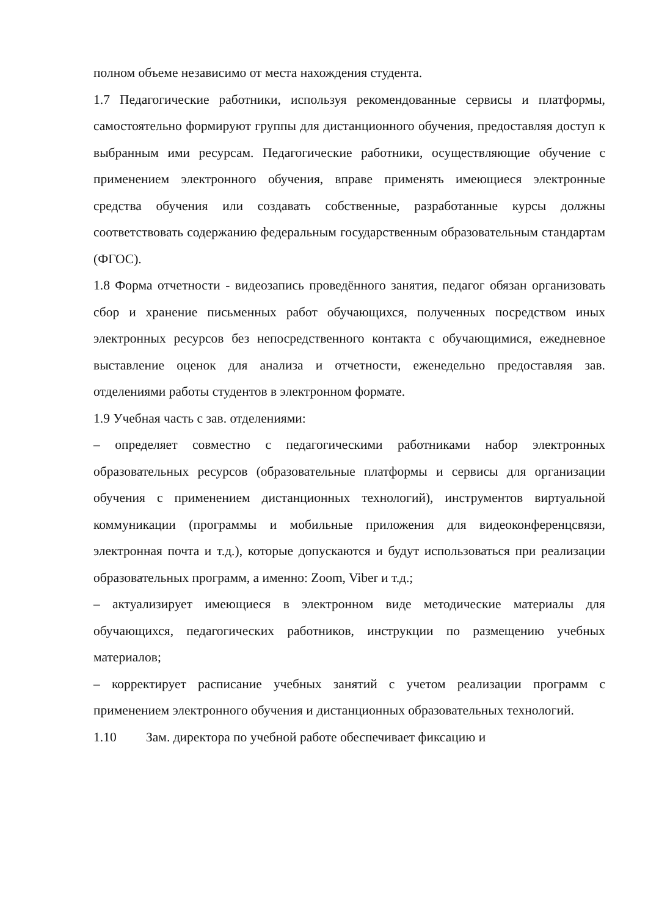полном объеме независимо от места нахождения студента.
1.7 Педагогические работники, используя рекомендованные сервисы и платформы, самостоятельно формируют группы для дистанционного обучения, предоставляя доступ к выбранным ими ресурсам. Педагогические работники, осуществляющие обучение с применением электронного обучения, вправе применять имеющиеся электронные средства обучения или создавать собственные, разработанные курсы должны соответствовать содержанию федеральным государственным образовательным стандартам (ФГОС).
1.8 Форма отчетности - видеозапись проведённого занятия, педагог обязан организовать сбор и хранение письменных работ обучающихся, полученных посредством иных электронных ресурсов без непосредственного контакта с обучающимися, ежедневное выставление оценок для анализа и отчетности, еженедельно предоставляя зав. отделениями работы студентов в электронном формате.
1.9 Учебная часть с зав. отделениями:
– определяет совместно с педагогическими работниками набор электронных образовательных ресурсов (образовательные платформы и сервисы для организации обучения с применением дистанционных технологий), инструментов виртуальной коммуникации (программы и мобильные приложения для видеоконференцсвязи, электронная почта и т.д.), которые допускаются и будут использоваться при реализации образовательных программ, а именно: Zoom, Viber и т.д.;
– актуализирует имеющиеся в электронном виде методические материалы для обучающихся, педагогических работников, инструкции по размещению учебных материалов;
– корректирует расписание учебных занятий с учетом реализации программ с применением электронного обучения и дистанционных образовательных технологий.
1.10 Зам. директора по учебной работе обеспечивает фиксацию и